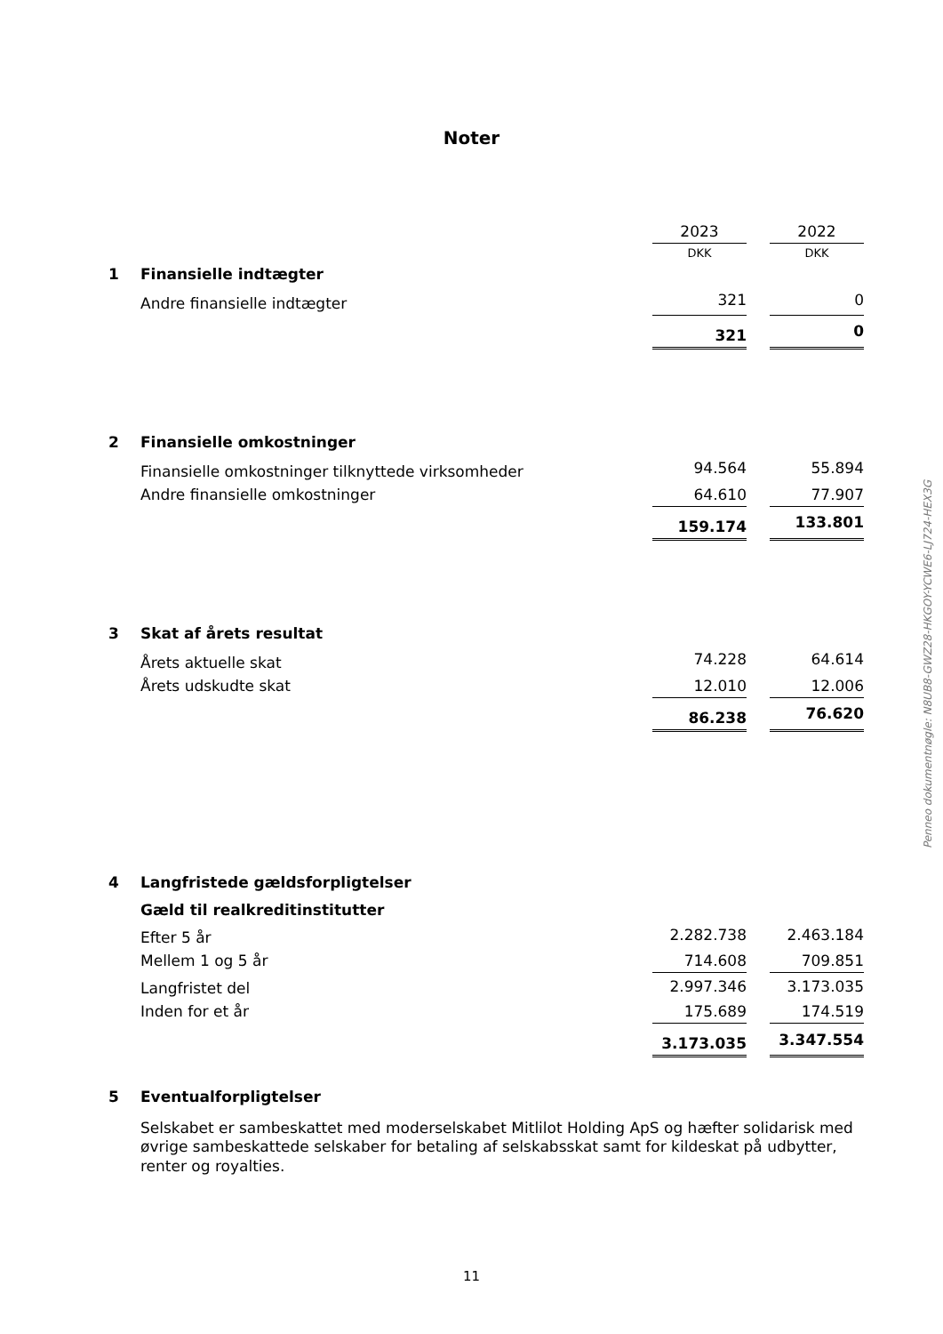Noter
| | | 2023 | | 2022 |
| --- | --- | --- | --- | --- |
| | | DKK | | DKK |
| 1 | Finansielle indtægter | | | |
| | Andre finansielle indtægter | 321 | | 0 |
| | | 321 | | 0 |
| 2 | Finansielle omkostninger | | | |
| | Finansielle omkostninger tilknyttede virksomheder | 94.564 | | 55.894 |
| | Andre finansielle omkostninger | 64.610 | | 77.907 |
| | | 159.174 | | 133.801 |
| 3 | Skat af årets resultat | | | |
| | Årets aktuelle skat | 74.228 | | 64.614 |
| | Årets udskudte skat | 12.010 | | 12.006 |
| | | 86.238 | | 76.620 |
| 4 | Langfristede gældsforpligtelser | | | |
| | Gæld til realkreditinstitutter | | | |
| | Efter 5 år | 2.282.738 | | 2.463.184 |
| | Mellem 1 og 5 år | 714.608 | | 709.851 |
| | Langfristet del | 2.997.346 | | 3.173.035 |
| | Inden for et år | 175.689 | | 174.519 |
| | | 3.173.035 | | 3.347.554 |
| 5 | Eventualforpligtelser | | | |
| | Selskabet er sambeskattet med moderselskabet Mitlilot Holding ApS og hæfter solidarisk med øvrige sambeskattede selskaber for betaling af selskabsskat samt for kildeskat på udbytter, renter og royalties. | | | |
Penneo dokumentnøgle: N8UB8-GWZ28-HKGOY-YCWE6-LJ724-HEX3G
11